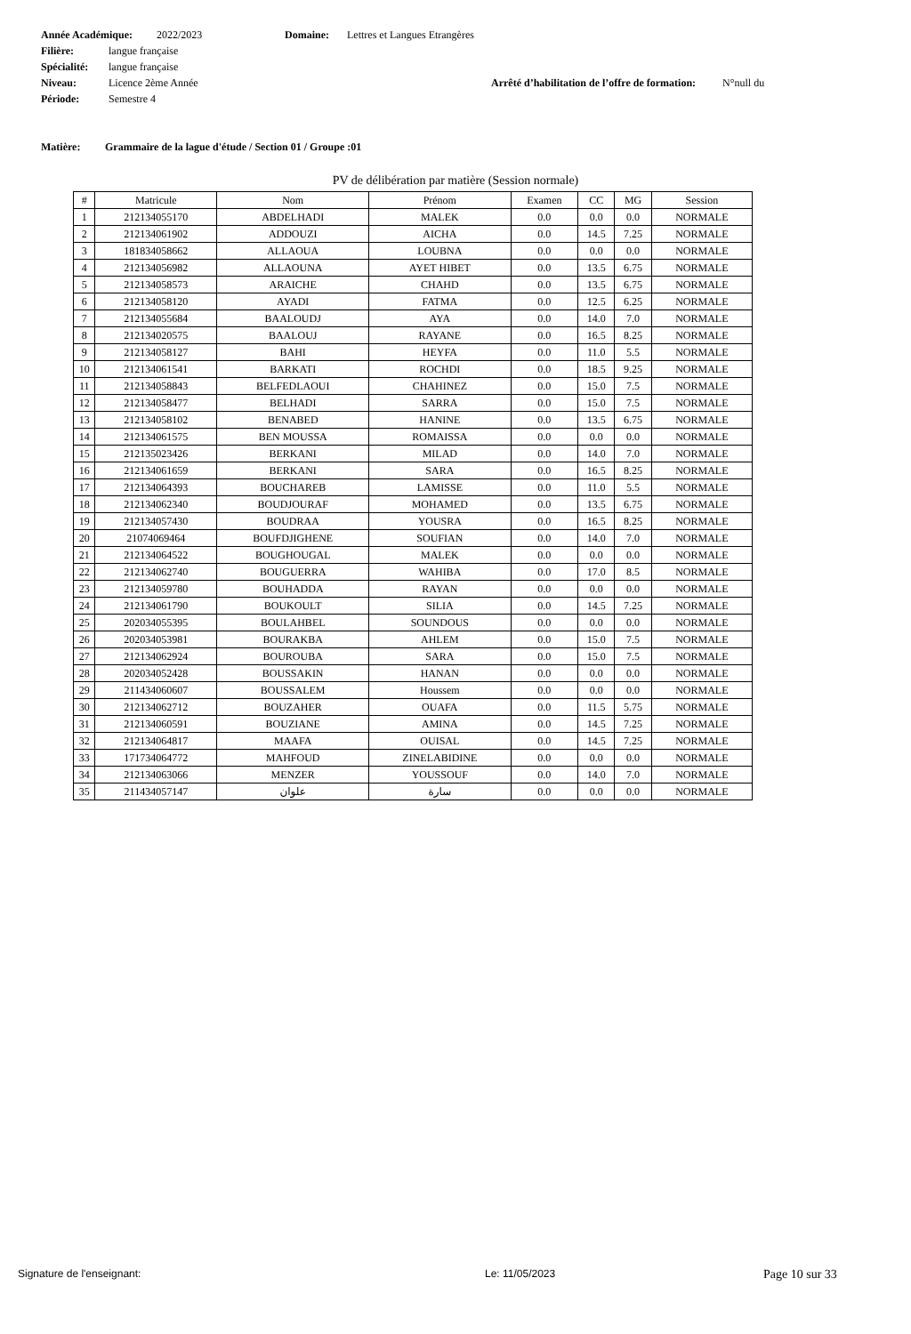Année Académique: 2022/2023 Domaine: Lettres et Langues Etrangères
Filière: langue française
Spécialité: langue française
Niveau: Licence 2ème Année Arrêté d’habilitation de l’offre de formation: N°null du
Période: Semestre 4
Matière: Grammaire de la lague d'étude / Section 01 / Groupe :01
PV de délibération par matière (Session normale)
| # | Matricule | Nom | Prénom | Examen | CC | MG | Session |
| --- | --- | --- | --- | --- | --- | --- | --- |
| 1 | 212134055170 | ABDELHADI | MALEK | 0.0 | 0.0 | 0.0 | NORMALE |
| 2 | 212134061902 | ADDOUZI | AICHA | 0.0 | 14.5 | 7.25 | NORMALE |
| 3 | 181834058662 | ALLAOUA | LOUBNA | 0.0 | 0.0 | 0.0 | NORMALE |
| 4 | 212134056982 | ALLAOUNA | AYET HIBET | 0.0 | 13.5 | 6.75 | NORMALE |
| 5 | 212134058573 | ARAICHE | CHAHD | 0.0 | 13.5 | 6.75 | NORMALE |
| 6 | 212134058120 | AYADI | FATMA | 0.0 | 12.5 | 6.25 | NORMALE |
| 7 | 212134055684 | BAALOUDJ | AYA | 0.0 | 14.0 | 7.0 | NORMALE |
| 8 | 212134020575 | BAALOUJ | RAYANE | 0.0 | 16.5 | 8.25 | NORMALE |
| 9 | 212134058127 | BAHI | HEYFA | 0.0 | 11.0 | 5.5 | NORMALE |
| 10 | 212134061541 | BARKATI | ROCHDI | 0.0 | 18.5 | 9.25 | NORMALE |
| 11 | 212134058843 | BELFEDLAOUI | CHAHINEZ | 0.0 | 15.0 | 7.5 | NORMALE |
| 12 | 212134058477 | BELHADI | SARRA | 0.0 | 15.0 | 7.5 | NORMALE |
| 13 | 212134058102 | BENABED | HANINE | 0.0 | 13.5 | 6.75 | NORMALE |
| 14 | 212134061575 | BEN MOUSSA | ROMAISSA | 0.0 | 0.0 | 0.0 | NORMALE |
| 15 | 212135023426 | BERKANI | MILAD | 0.0 | 14.0 | 7.0 | NORMALE |
| 16 | 212134061659 | BERKANI | SARA | 0.0 | 16.5 | 8.25 | NORMALE |
| 17 | 212134064393 | BOUCHAREB | LAMISSE | 0.0 | 11.0 | 5.5 | NORMALE |
| 18 | 212134062340 | BOUDJOURAF | MOHAMED | 0.0 | 13.5 | 6.75 | NORMALE |
| 19 | 212134057430 | BOUDRAA | YOUSRA | 0.0 | 16.5 | 8.25 | NORMALE |
| 20 | 21074069464 | BOUFDJIGHENE | SOUFIAN | 0.0 | 14.0 | 7.0 | NORMALE |
| 21 | 212134064522 | BOUGHOUGAL | MALEK | 0.0 | 0.0 | 0.0 | NORMALE |
| 22 | 212134062740 | BOUGUERRA | WAHIBA | 0.0 | 17.0 | 8.5 | NORMALE |
| 23 | 212134059780 | BOUHADDA | RAYAN | 0.0 | 0.0 | 0.0 | NORMALE |
| 24 | 212134061790 | BOUKOULT | SILIA | 0.0 | 14.5 | 7.25 | NORMALE |
| 25 | 202034055395 | BOULAHBEL | SOUNDOUS | 0.0 | 0.0 | 0.0 | NORMALE |
| 26 | 202034053981 | BOURAKBA | AHLEM | 0.0 | 15.0 | 7.5 | NORMALE |
| 27 | 212134062924 | BOUROUBA | SARA | 0.0 | 15.0 | 7.5 | NORMALE |
| 28 | 202034052428 | BOUSSAKIN | HANAN | 0.0 | 0.0 | 0.0 | NORMALE |
| 29 | 211434060607 | BOUSSALEM | Houssem | 0.0 | 0.0 | 0.0 | NORMALE |
| 30 | 212134062712 | BOUZAHER | OUAFA | 0.0 | 11.5 | 5.75 | NORMALE |
| 31 | 212134060591 | BOUZIANE | AMINA | 0.0 | 14.5 | 7.25 | NORMALE |
| 32 | 212134064817 | MAAFA | OUISAL | 0.0 | 14.5 | 7.25 | NORMALE |
| 33 | 171734064772 | MAHFOUD | ZINELABIDINE | 0.0 | 0.0 | 0.0 | NORMALE |
| 34 | 212134063066 | MENZER | YOUSSOUF | 0.0 | 14.0 | 7.0 | NORMALE |
| 35 | 211434057147 | علوان | سارة | 0.0 | 0.0 | 0.0 | NORMALE |
Signature de l'enseignant: Le: 11/05/2023 Page 10 sur 33